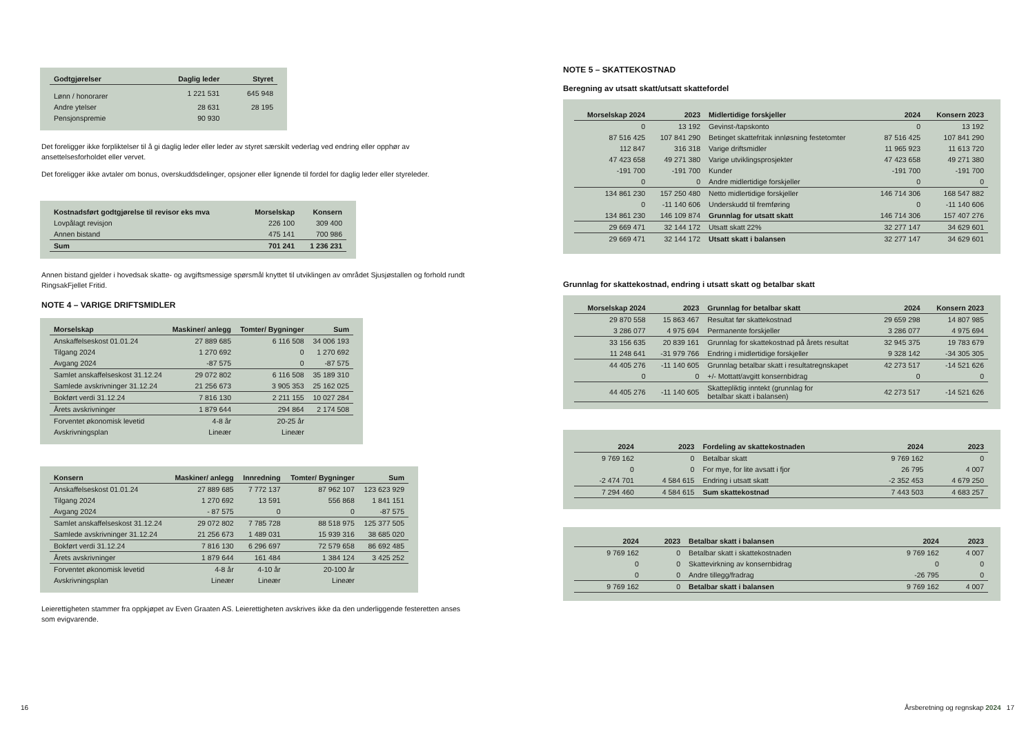| Godtgjørelser | Daglig leder | Styret |
| --- | --- | --- |
| Lønn / honorarer | 1 221 531 | 645 948 |
| Andre ytelser | 28 631 | 28 195 |
| Pensjonspremie | 90 930 | |
Det foreligger ikke forpliktelser til å gi daglig leder eller leder av styret særskilt vederlag ved endring eller opphør av ansettelsesforholdet eller vervet.
Det foreligger ikke avtaler om bonus, overskuddsdelinger, opsjoner eller lignende til fordel for daglig leder eller styreleder.
| Kostnadsført godtgjørelse til revisor eks mva | Morselskap | Konsern |
| --- | --- | --- |
| Lovpålagt revisjon | 226 100 | 309 400 |
| Annen bistand | 475 141 | 700 986 |
| Sum | 701 241 | 1 236 231 |
Annen bistand gjelder i hovedsak skatte- og avgiftsmessige spørsmål knyttet til utviklingen av området Sjusjøstallen og forhold rundt RingsakFjellet Fritid.
NOTE 4 – VARIGE DRIFTSMIDLER
| Morselskap | Maskiner/ anlegg | Tomter/ Bygninger | Sum |
| --- | --- | --- | --- |
| Anskaffelseskost 01.01.24 | 27 889 685 | 6 116 508 | 34 006 193 |
| Tilgang 2024 | 1 270 692 | 0 | 1 270 692 |
| Avgang 2024 | -87 575 | 0 | -87 575 |
| Samlet anskaffelseskost 31.12.24 | 29 072 802 | 6 116 508 | 35 189 310 |
| Samlede avskrivninger 31.12.24 | 21 256 673 | 3 905 353 | 25 162 025 |
| Bokført verdi 31.12.24 | 7 816 130 | 2 211 155 | 10 027 284 |
| Årets avskrivninger | 1 879 644 | 294 864 | 2 174 508 |
| Forventet økonomisk levetid | 4-8 år | 20-25 år | |
| Avskrivningsplan | Lineær | Lineær | |
| Konsern | Maskiner/ anlegg | Innredning | Tomter/ Bygninger | Sum |
| --- | --- | --- | --- | --- |
| Anskaffelseskost 01.01.24 | 27 889 685 | 7 772 137 | 87 962 107 | 123 623 929 |
| Tilgang 2024 | 1 270 692 | 13 591 | 556 868 | 1 841 151 |
| Avgang 2024 | - 87 575 | 0 | 0 | -87 575 |
| Samlet anskaffelseskost 31.12.24 | 29 072 802 | 7 785 728 | 88 518 975 | 125 377 505 |
| Samlede avskrivninger 31.12.24 | 21 256 673 | 1 489 031 | 15 939 316 | 38 685 020 |
| Bokført verdi 31.12.24 | 7 816 130 | 6 296 697 | 72 579 658 | 86 692 485 |
| Årets avskrivninger | 1 879 644 | 161 484 | 1 384 124 | 3 425 252 |
| Forventet økonomisk levetid | 4-8 år | 4-10 år | 20-100 år | |
| Avskrivningsplan | Lineær | Lineær | Lineær | |
Leierettigheten stammer fra oppkjøpet av Even Graaten AS. Leierettigheten avskrives ikke da den underliggende festeretten anses som evigvarende.
NOTE 5 – SKATTEKOSTNAD
Beregning av utsatt skatt/utsatt skattefordel
| Morselskap 2024 | 2023 | Midlertidige forskjeller | 2024 | Konsern 2023 |
| --- | --- | --- | --- | --- |
| 0 | 13 192 | Gevinst-/tapskonto | 0 | 13 192 |
| 87 516 425 | 107 841 290 | Betinget skattefritak innløsning festetomter | 87 516 425 | 107 841 290 |
| 112 847 | 316 318 | Varige driftsmidler | 11 965 923 | 11 613 720 |
| 47 423 658 | 49 271 380 | Varige utviklingsprosjekter | 47 423 658 | 49 271 380 |
| -191 700 | -191 700 | Kunder | -191 700 | -191 700 |
| 0 | 0 | Andre midlertidige forskjeller | 0 | 0 |
| 134 861 230 | 157 250 480 | Netto midlertidige forskjeller | 146 714 306 | 168 547 882 |
| 0 | -11 140 606 | Underskudd til fremføring | 0 | -11 140 606 |
| 134 861 230 | 146 109 874 | Grunnlag for utsatt skatt | 146 714 306 | 157 407 276 |
| 29 669 471 | 32 144 172 | Utsatt skatt 22% | 32 277 147 | 34 629 601 |
| 29 669 471 | 32 144 172 | Utsatt skatt i balansen | 32 277 147 | 34 629 601 |
Grunnlag for skattekostnad, endring i utsatt skatt og betalbar skatt
| Morselskap 2024 | 2023 | Grunnlag for betalbar skatt | 2024 | Konsern 2023 |
| --- | --- | --- | --- | --- |
| 29 870 558 | 15 863 467 | Resultat før skattekostnad | 29 659 298 | 14 807 985 |
| 3 286 077 | 4 975 694 | Permanente forskjeller | 3 286 077 | 4 975 694 |
| 33 156 635 | 20 839 161 | Grunnlag for skattekostnad på årets resultat | 32 945 375 | 19 783 679 |
| 11 248 641 | -31 979 766 | Endring i midlertidige forskjeller | 9 328 142 | -34 305 305 |
| 44 405 276 | -11 140 605 | Grunnlag betalbar skatt i resultatregnskapet | 42 273 517 | -14 521 626 |
| 0 | 0 | +/- Mottatt/avgitt konsernbidrag | 0 | 0 |
| 44 405 276 | -11 140 605 | Skattepliktig inntekt (grunnlag for betalbar skatt i balansen) | 42 273 517 | -14 521 626 |
| 2024 | 2023 | Fordeling av skattekostnaden | 2024 | 2023 |
| --- | --- | --- | --- | --- |
| 9 769 162 | 0 | Betalbar skatt | 9 769 162 | 0 |
| 0 | 0 | For mye, for lite avsatt i fjor | 26 795 | 4 007 |
| -2 474 701 | 4 584 615 | Endring i utsatt skatt | -2 352 453 | 4 679 250 |
| 7 294 460 | 4 584 615 | Sum skattekostnad | 7 443 503 | 4 683 257 |
| 2024 | 2023 | Betalbar skatt i balansen | 2024 | 2023 |
| --- | --- | --- | --- | --- |
| 9 769 162 | 0 | Betalbar skatt i skattekostnaden | 9 769 162 | 4 007 |
| 0 | 0 | Skattevirkning av konsernbidrag | 0 | 0 |
| 0 | 0 | Andre tillegg/fradrag | -26 795 | 0 |
| 9 769 162 | 0 | Betalbar skatt i balansen | 9 769 162 | 4 007 |
16
Årsberetning og regnskap 2024 17